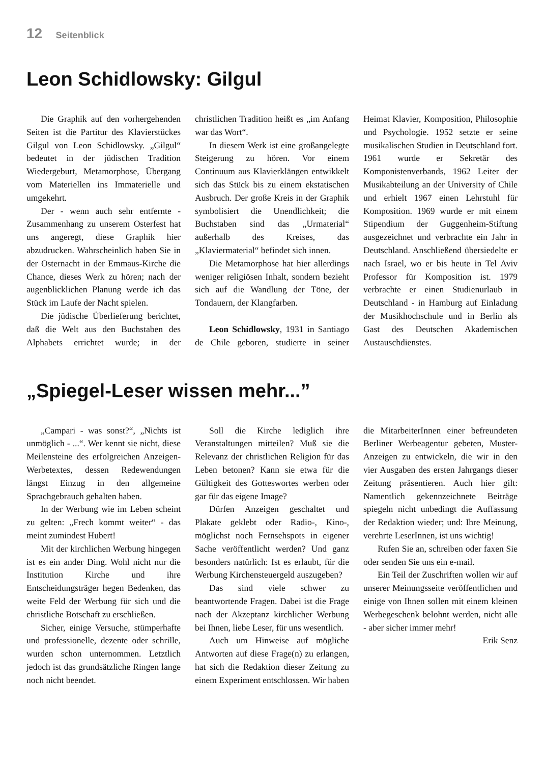12 Seitenblick
Leon Schidlowsky: Gilgul
Die Graphik auf den vorhergehenden Seiten ist die Partitur des Klavierstückes Gilgul von Leon Schidlowsky. „Gilgul“ bedeutet in der jüdischen Tradition Wiedergeburt, Metamorphose, Übergang vom Materiellen ins Immaterielle und umgekehrt.
Der - wenn auch sehr entfernte - Zusammenhang zu unserem Osterfest hat uns angeregt, diese Graphik hier abzudrucken. Wahrscheinlich haben Sie in der Osternacht in der Emmaus-Kirche die Chance, dieses Werk zu hören; nach der augenblicklichen Planung werde ich das Stück im Laufe der Nacht spielen.
Die jüdische Überlieferung berichtet, daß die Welt aus den Buchstaben des Alphabets errichtet wurde; in der christlichen Tradition heißt es „im Anfang war das Wort“.
In diesem Werk ist eine großangelegte Steigerung zu hören. Vor einem Continuum aus Klavierklängen entwikkelt sich das Stück bis zu einem ekstatischen Ausbruch. Der große Kreis in der Graphik symbolisiert die Unendlichkeit; die Buchstaben sind das „Urmaterial“ außerhalb des Kreises, das „Klaviermaterial“ befindet sich innen.
Die Metamorphose hat hier allerdings weniger religiösen Inhalt, sondern bezieht sich auf die Wandlung der Töne, der Tondauern, der Klangfarben.
Leon Schidlowsky, 1931 in Santiago de Chile geboren, studierte in seiner Heimat Klavier, Komposition, Philosophie und Psychologie. 1952 setzte er seine musikalischen Studien in Deutschland fort. 1961 wurde er Sekretär des Komponistenverbands, 1962 Leiter der Musikabteilung an der University of Chile und erhielt 1967 einen Lehrstuhl für Komposition. 1969 wurde er mit einem Stipendium der Guggenheim-Stiftung ausgezeichnet und verbrachte ein Jahr in Deutschland. Anschließend übersiedelte er nach Israel, wo er bis heute in Tel Aviv Professor für Komposition ist. 1979 verbrachte er einen Studienurlaub in Deutschland - in Hamburg auf Einladung der Musikhochschule und in Berlin als Gast des Deutschen Akademischen Austauschdienstes.
„Spiegel-Leser wissen mehr...”
„Campari - was sonst?“, „Nichts ist unmöglich - ...“. Wer kennt sie nicht, diese Meilensteine des erfolgreichen Anzeigen-Werbetextes, dessen Redewendungen längst Einzug in den allgemeine Sprachgebrauch gehalten haben.
In der Werbung wie im Leben scheint zu gelten: „Frech kommt weiter“ - das meint zumindest Hubert!
Mit der kirchlichen Werbung hingegen ist es ein ander Ding. Wohl nicht nur die Institution Kirche und ihre Entscheidungsträger hegen Bedenken, das weite Feld der Werbung für sich und die christliche Botschaft zu erschließen.
Sicher, einige Versuche, stümperhafte und professionelle, dezente oder schrille, wurden schon unternommen. Letztlich jedoch ist das grundsätzliche Ringen lange noch nicht beendet.
Soll die Kirche lediglich ihre Veranstaltungen mitteilen? Muß sie die Relevanz der christlichen Religion für das Leben betonen? Kann sie etwa für die Gültigkeit des Gotteswortes werben oder gar für das eigene Image?
Dürfen Anzeigen geschaltet und Plakate geklebt oder Radio-, Kino-, möglichst noch Fernsehspots in eigener Sache veröffentlicht werden? Und ganz besonders natürlich: Ist es erlaubt, für die Werbung Kirchensteuergeld auszugeben?
Das sind viele schwer zu beantwortende Fragen. Dabei ist die Frage nach der Akzeptanz kirchlicher Werbung bei Ihnen, liebe Leser, für uns wesentlich.
Auch um Hinweise auf mögliche Antworten auf diese Frage(n) zu erlangen, hat sich die Redaktion dieser Zeitung zu einem Experiment entschlossen. Wir haben die MitarbeiterInnen einer befreundeten Berliner Werbeagentur gebeten, Muster-Anzeigen zu entwickeln, die wir in den vier Ausgaben des ersten Jahrgangs dieser Zeitung präsentieren. Auch hier gilt: Namentlich gekennzeichnete Beiträge spiegeln nicht unbedingt die Auffassung der Redaktion wieder; und: Ihre Meinung, verehrte LeserInnen, ist uns wichtig!
Rufen Sie an, schreiben oder faxen Sie oder senden Sie uns ein e-mail.
Ein Teil der Zuschriften wollen wir auf unserer Meinungsseite veröffentlichen und einige von Ihnen sollen mit einem kleinen Werbegeschenk belohnt werden, nicht alle - aber sicher immer mehr!
Erik Senz